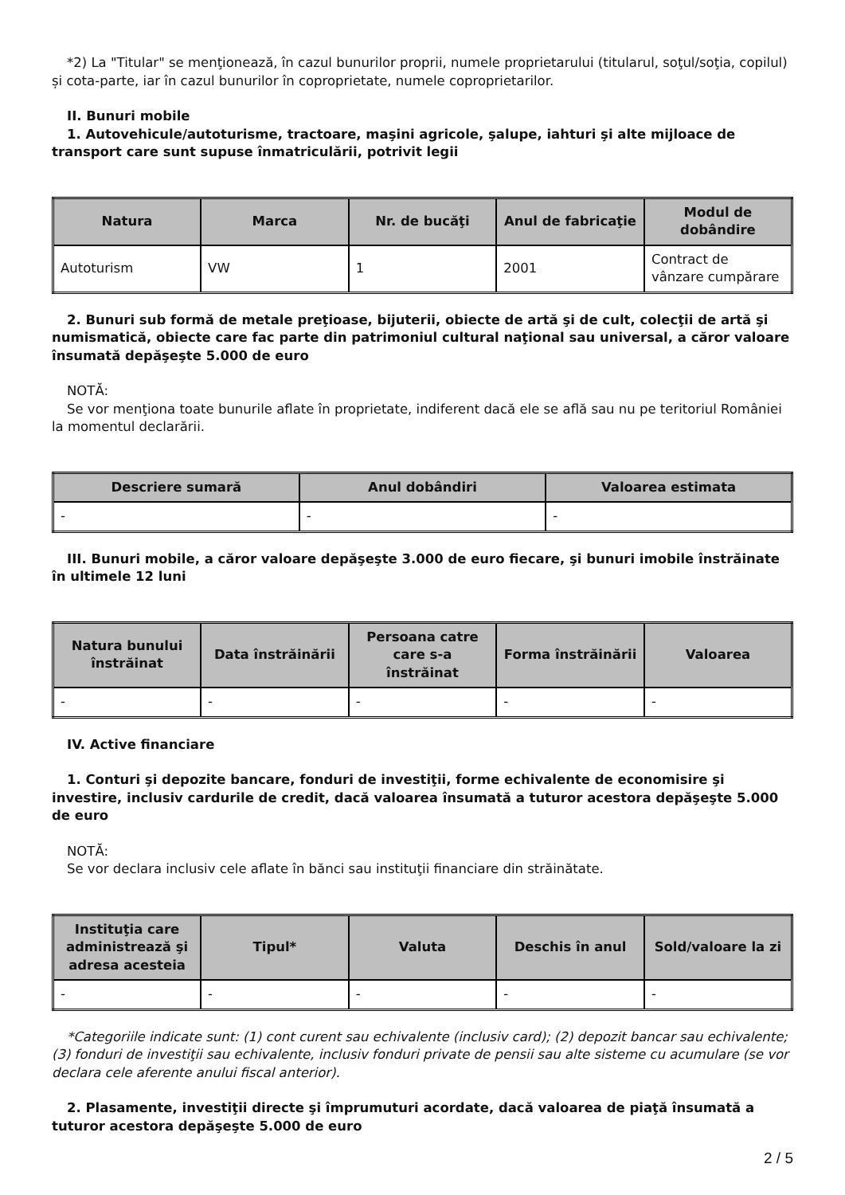*2) La "Titular" se menţionează, în cazul bunurilor proprii, numele proprietarului (titularul, soţul/soţia, copilul) și cota-parte, iar în cazul bunurilor în coproprietate, numele coproprietarilor.
II. Bunuri mobile
1. Autovehicule/autoturisme, tractoare, maşini agricole, şalupe, iahturi şi alte mijloace de transport care sunt supuse înmatriculării, potrivit legii
| Natura | Marca | Nr. de bucăţi | Anul de fabricaţie | Modul de dobândire |
| --- | --- | --- | --- | --- |
| Autoturism | VW | 1 | 2001 | Contract de vânzare cumpărare |
2. Bunuri sub formă de metale preţioase, bijuterii, obiecte de artă şi de cult, colecţii de artă şi numismatică, obiecte care fac parte din patrimoniul cultural naţional sau universal, a căror valoare însumată depăşeşte 5.000 de euro
NOTĂ:
Se vor menţiona toate bunurile aflate în proprietate, indiferent dacă ele se află sau nu pe teritoriul României la momentul declarării.
| Descriere sumară | Anul dobândiri | Valoarea estimata |
| --- | --- | --- |
| - | - | - |
III. Bunuri mobile, a căror valoare depăşeşte 3.000 de euro fiecare, şi bunuri imobile înstrăinate în ultimele 12 luni
| Natura bunului înstrăinat | Data înstrăinării | Persoana catre care s-a înstrăinat | Forma înstrăinării | Valoarea |
| --- | --- | --- | --- | --- |
| - | - | - | - | - |
IV. Active financiare
1. Conturi şi depozite bancare, fonduri de investiţii, forme echivalente de economisire şi investire, inclusiv cardurile de credit, dacă valoarea însumată a tuturor acestora depăşeşte 5.000 de euro
NOTĂ:
Se vor declara inclusiv cele aflate în bănci sau instituţii financiare din străinătate.
| Instituţia care administrează şi adresa acesteia | Tipul* | Valuta | Deschis în anul | Sold/valoare la zi |
| --- | --- | --- | --- | --- |
| - | - | - | - | - |
*Categoriile indicate sunt: (1) cont curent sau echivalente (inclusiv card); (2) depozit bancar sau echivalente; (3) fonduri de investiţii sau echivalente, inclusiv fonduri private de pensii sau alte sisteme cu acumulare (se vor declara cele aferente anului fiscal anterior).
2. Plasamente, investiţii directe şi împrumuturi acordate, dacă valoarea de piaţă însumată a tuturor acestora depăşeşte 5.000 de euro
2 / 5